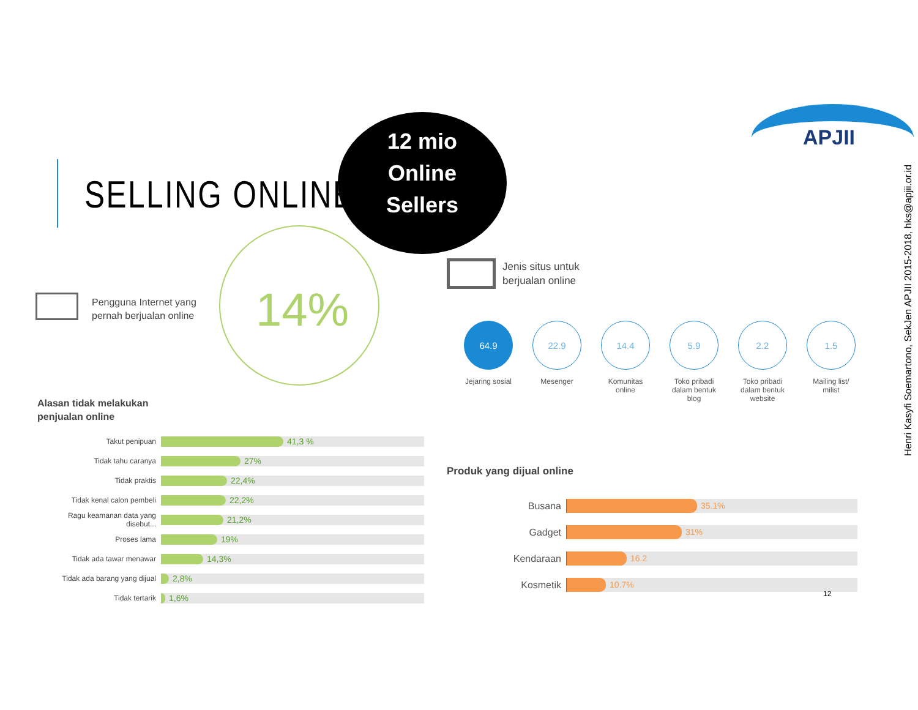SELLING ONLINE
12 mio
Online
Sellers
APJII
Henri Kasyfi Soemartono, SekJen APJII 2015-2018, hks@apjii.or.id
Pengguna Internet yang
pernah berjualan online
14%
Jenis situs untuk
berjualan online
64.9
Jejaring sosial
22.9
Mesenger
14.4
Komunitas
online
5.9
Toko pribadi
dalam bentuk
blog
2.2
Toko pribadi
dalam bentuk
website
1.5
Mailing list/
milist
Alasan tidak melakukan
penjualan online
Takut penipuan
41,3 %
Tidak tahu caranya
27%
Tidak praktis
22,4%
Tidak kenal calon pembeli
22,2%
Ragu keamanan data yang disebut...
21,2%
Proses lama
19%
Tidak ada tawar menawar
14,3%
Tidak ada barang yang dijual
2,8%
Tidak tertarik
1,6%
Produk yang dijual online
Busana
35.1%
Gadget
31%
Kendaraan
16.2
Kosmetik
10.7%
12